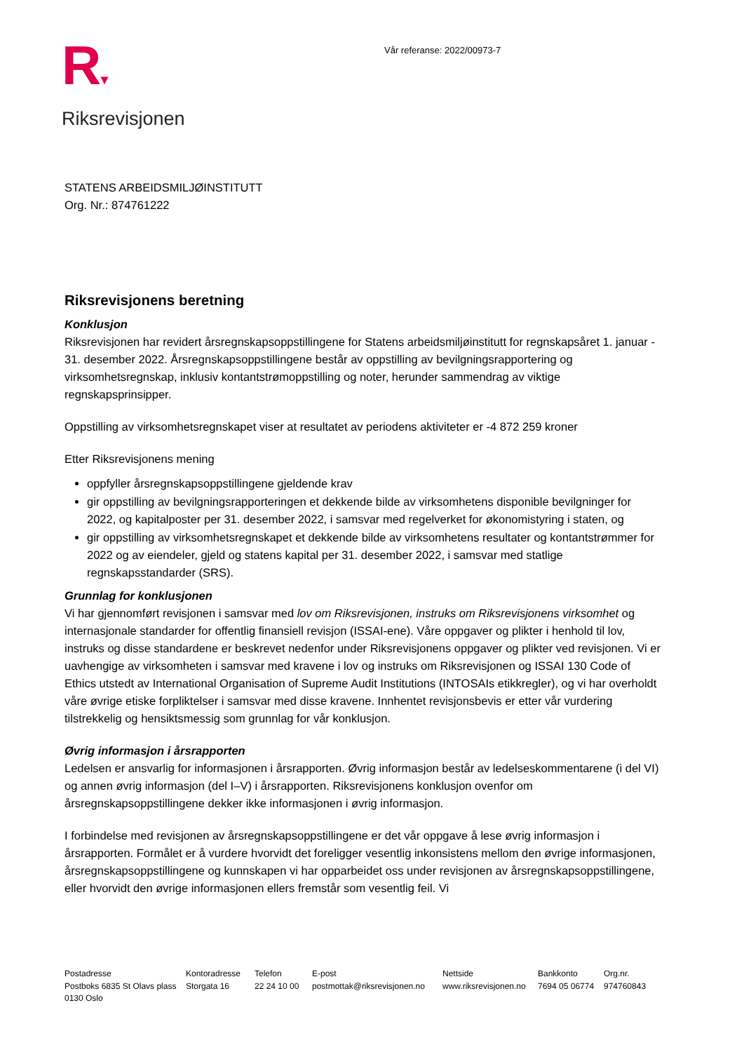R▾
Riksrevisjonen
Vår referanse: 2022/00973-7
STATENS ARBEIDSMILJØINSTITUTT
Org. Nr.: 874761222
Riksrevisjonens beretning
Konklusjon
Riksrevisjonen har revidert årsregnskapsoppstillingene for Statens arbeidsmiljøinstitutt for regnskapsåret 1. januar - 31. desember 2022. Årsregnskapsoppstillingene består av oppstilling av bevilgningsrapportering og virksomhetsregnskap, inklusiv kontantstrømoppstilling og noter, herunder sammendrag av viktige regnskapsprinsipper.
Oppstilling av virksomhetsregnskapet viser at resultatet av periodens aktiviteter er -4 872 259 kroner
Etter Riksrevisjonens mening
oppfyller årsregnskapsoppstillingene gjeldende krav
gir oppstilling av bevilgningsrapporteringen et dekkende bilde av virksomhetens disponible bevilgninger for 2022, og kapitalposter per 31. desember 2022, i samsvar med regelverket for økonomistyring i staten, og
gir oppstilling av virksomhetsregnskapet et dekkende bilde av virksomhetens resultater og kontantstrømmer for 2022 og av eiendeler, gjeld og statens kapital per 31. desember 2022, i samsvar med statlige regnskapsstandarder (SRS).
Grunnlag for konklusjonen
Vi har gjennomført revisjonen i samsvar med lov om Riksrevisjonen, instruks om Riksrevisjonens virksomhet og internasjonale standarder for offentlig finansiell revisjon (ISSAI-ene). Våre oppgaver og plikter i henhold til lov, instruks og disse standardene er beskrevet nedenfor under Riksrevisjonens oppgaver og plikter ved revisjonen. Vi er uavhengige av virksomheten i samsvar med kravene i lov og instruks om Riksrevisjonen og ISSAI 130 Code of Ethics utstedt av International Organisation of Supreme Audit Institutions (INTOSAIs etikkregler), og vi har overholdt våre øvrige etiske forpliktelser i samsvar med disse kravene. Innhentet revisjonsbevis er etter vår vurdering tilstrekkelig og hensiktsmessig som grunnlag for vår konklusjon.
Øvrig informasjon i årsrapporten
Ledelsen er ansvarlig for informasjonen i årsrapporten. Øvrig informasjon består av ledelseskommentarene (i del VI) og annen øvrig informasjon (del I–V) i årsrapporten. Riksrevisjonens konklusjon ovenfor om årsregnskapsoppstillingene dekker ikke informasjonen i øvrig informasjon.
I forbindelse med revisjonen av årsregnskapsoppstillingene er det vår oppgave å lese øvrig informasjon i årsrapporten. Formålet er å vurdere hvorvidt det foreligger vesentlig inkonsistens mellom den øvrige informasjonen, årsregnskapsoppstillingene og kunnskapen vi har opparbeidet oss under revisjonen av årsregnskapsoppstillingene, eller hvorvidt den øvrige informasjonen ellers fremstår som vesentlig feil. Vi
Postadresse
Postboks 6835 St Olavs plass
0130 Oslo
Kontoradresse
Storgata 16
Telefon
22 24 10 00
E-post
postmottak@riksrevisjonen.no
Nettside
www.riksrevisjonen.no
Bankkonto
7694 05 06774
Org.nr.
974760843